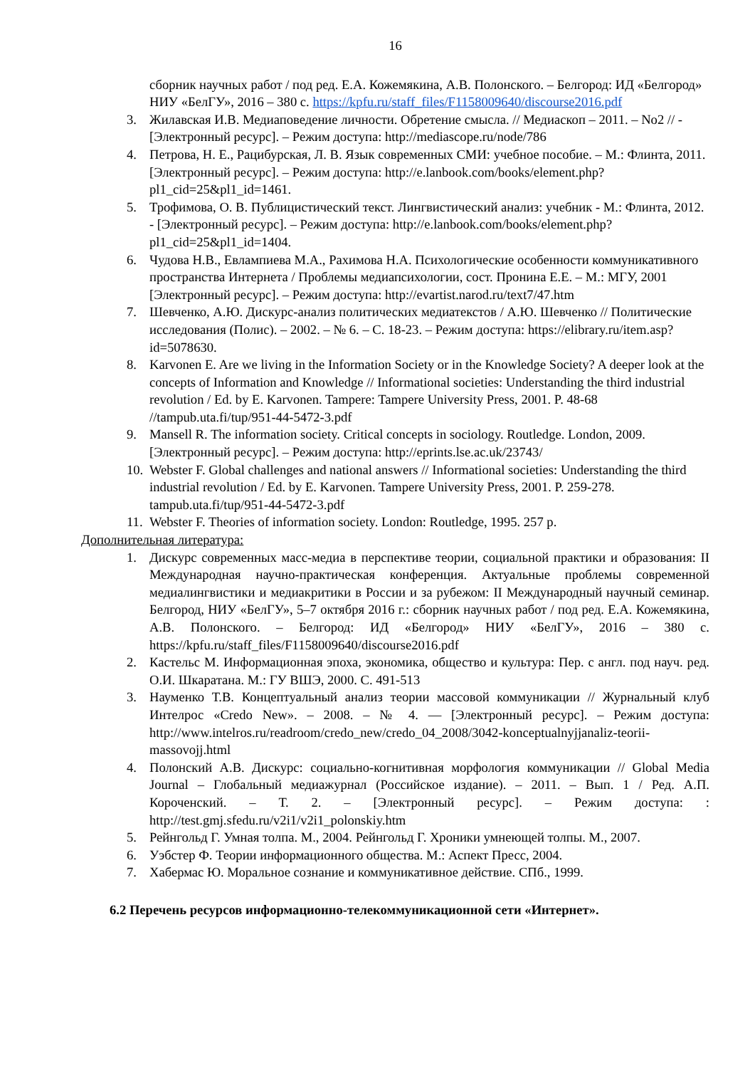16
сборник научных работ / под ред. Е.А. Кожемякина, А.В. Полонского. – Белгород: ИД «Белгород» НИУ «БелГУ», 2016 – 380 с. https://kpfu.ru/staff_files/F1158009640/discourse2016.pdf
3. Жилавская И.В. Медиаповедение личности. Обретение смысла. // Медиаскоп – 2011. – No2 // - [Электронный ресурс]. – Режим доступа: http://mediascope.ru/node/786
4. Петрова, Н. Е., Рацибурская, Л. В. Язык современных СМИ: учебное пособие. – М.: Флинта, 2011. [Электронный ресурс]. – Режим доступа: http://e.lanbook.com/books/element.php?pl1_cid=25&pl1_id=1461.
5. Трофимова, О. В. Публицистический текст. Лингвистический анализ: учебник - М.: Флинта, 2012. - [Электронный ресурс]. – Режим доступа: http://e.lanbook.com/books/element.php?pl1_cid=25&pl1_id=1404.
6. Чудова Н.В., Евлампиева М.А., Рахимова Н.А. Психологические особенности коммуникативного пространства Интернета / Проблемы медиапсихологии, сост. Пронина Е.Е. – М.: МГУ, 2001 [Электронный ресурс]. – Режим доступа: http://evartist.narod.ru/text7/47.htm
7. Шевченко, А.Ю. Дискурс-анализ политических медиатекстов / А.Ю. Шевченко // Политические исследования (Полис). – 2002. – № 6. – С. 18-23. – Режим доступа: https://elibrary.ru/item.asp?id=5078630.
8. Karvonen E. Are we living in the Information Society or in the Knowledge Society? A deeper look at the concepts of Information and Knowledge // Informational societies: Understanding the third industrial revolution / Ed. by E. Karvonen. Tampere: Tampere University Press, 2001. P. 48-68 //tampub.uta.fi/tup/951-44-5472-3.pdf
9. Mansell R. The information society. Critical concepts in sociology. Routledge. London, 2009. [Электронный ресурс]. – Режим доступа: http://eprints.lse.ac.uk/23743/
10.
Webster F. Global challenges and national answers // Informational societies: Understanding the third industrial revolution / Ed. by E. Karvonen. Tampere University Press, 2001. P. 259-278. tampub.uta.fi/tup/951-44-5472-3.pdf
11.
Webster F. Theories of information society. London: Routledge, 1995. 257 p.
Дополнительная литература:
1. Дискурс современных масс-медиа в перспективе теории, социальной практики и образования: II Международная научно-практическая конференция. Актуальные проблемы современной медиалингвистики и медиакритики в России и за рубежом: II Международный научный семинар. Белгород, НИУ «БелГУ», 5–7 октября 2016 г.: сборник научных работ / под ред. Е.А. Кожемякина, А.В. Полонского. – Белгород: ИД «Белгород» НИУ «БелГУ», 2016 – 380 с. https://kpfu.ru/staff_files/F1158009640/discourse2016.pdf
2. Кастельс М. Информационная эпоха, экономика, общество и культура: Пер. с англ. под науч. ред. О.И. Шкаратана. М.: ГУ ВШЭ, 2000. С. 491-513
3. Науменко Т.В. Концептуальный анализ теории массовой коммуникации // Журнальный клуб Интелрос «Credo New». – 2008. – № 4. — [Электронный ресурс]. – Режим доступа: http://www.intelros.ru/readroom/credo_new/credo_04_2008/3042-konceptualnyjjanaliz-teorii-massovojj.html
4. Полонский А.В. Дискурс: социально-когнитивная морфология коммуникации // Global Media Journal – Глобальный медиажурнал (Российское издание). – 2011. – Вып. 1 / Ред. А.П. Короченский. – Т. 2. – [Электронный ресурс]. – Режим доступа: : http://test.gmj.sfedu.ru/v2i1/v2i1_polonskiy.htm
5. Рейнгольд Г. Умная толпа. М., 2004. Рейнгольд Г. Хроники умнеющей толпы. М., 2007.
6. Уэбстер Ф. Теории информационного общества. М.: Аспект Пресс, 2004.
7. Хабермас Ю. Моральное сознание и коммуникативное действие. СПб., 1999.
6.2 Перечень ресурсов информационно-телекоммуникационной сети «Интернет».